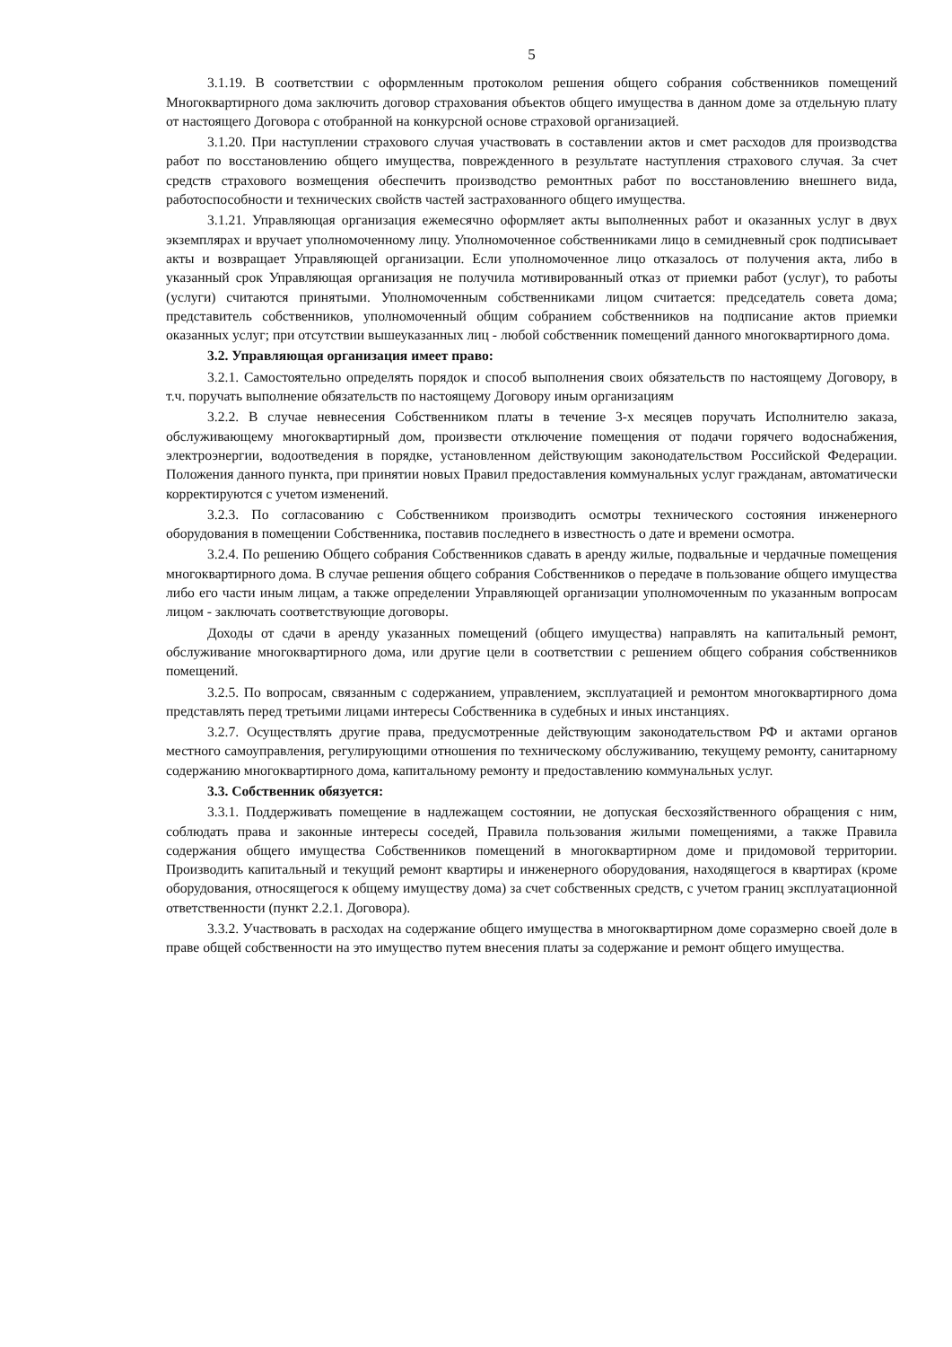5
3.1.19. В соответствии с оформленным протоколом решения общего собрания собственников помещений Многоквартирного дома заключить договор страхования объектов общего имущества в данном доме за отдельную плату от настоящего Договора с отобранной на конкурсной основе страховой организацией.
3.1.20. При наступлении страхового случая участвовать в составлении актов и смет расходов для производства работ по восстановлению общего имущества, поврежденного в результате наступления страхового случая. За счет средств страхового возмещения обеспечить производство ремонтных работ по восстановлению внешнего вида, работоспособности и технических свойств частей застрахованного общего имущества.
3.1.21. Управляющая организация ежемесячно оформляет акты выполненных работ и оказанных услуг в двух экземплярах и вручает уполномоченному лицу. Уполномоченное собственниками лицо в семидневный срок подписывает акты и возвращает Управляющей организации. Если уполномоченное лицо отказалось от получения акта, либо в указанный срок Управляющая организация не получила мотивированный отказ от приемки работ (услуг), то работы (услуги) считаются принятыми. Уполномоченным собственниками лицом считается: председатель совета дома; представитель собственников, уполномоченный общим собранием собственников на подписание актов приемки оказанных услуг; при отсутствии вышеуказанных лиц - любой собственник помещений данного многоквартирного дома.
3.2. Управляющая организация имеет право:
3.2.1. Самостоятельно определять порядок и способ выполнения своих обязательств по настоящему Договору, в т.ч. поручать выполнение обязательств по настоящему Договору иным организациям
3.2.2. В случае невнесения Собственником платы в течение 3-х месяцев поручать Исполнителю заказа, обслуживающему многоквартирный дом, произвести отключение помещения от подачи горячего водоснабжения, электроэнергии, водоотведения в порядке, установленном действующим законодательством Российской Федерации. Положения данного пункта, при принятии новых Правил предоставления коммунальных услуг гражданам, автоматически корректируются с учетом изменений.
3.2.3. По согласованию с Собственником производить осмотры технического состояния инженерного оборудования в помещении Собственника, поставив последнего в известность о дате и времени осмотра.
3.2.4. По решению Общего собрания Собственников сдавать в аренду жилые, подвальные и чердачные помещения многоквартирного дома. В случае решения общего собрания Собственников о передаче в пользование общего имущества либо его части иным лицам, а также определении Управляющей организации уполномоченным по указанным вопросам лицом - заключать соответствующие договоры.
Доходы от сдачи в аренду указанных помещений (общего имущества) направлять на капитальный ремонт, обслуживание многоквартирного дома, или другие цели в соответствии с решением общего собрания собственников помещений.
3.2.5. По вопросам, связанным с содержанием, управлением, эксплуатацией и ремонтом многоквартирного дома представлять перед третьими лицами интересы Собственника в судебных и иных инстанциях.
3.2.7. Осуществлять другие права, предусмотренные действующим законодательством РФ и актами органов местного самоуправления, регулирующими отношения по техническому обслуживанию, текущему ремонту, санитарному содержанию многоквартирного дома, капитальному ремонту и предоставлению коммунальных услуг.
3.3. Собственник обязуется:
3.3.1. Поддерживать помещение в надлежащем состоянии, не допуская бесхозяйственного обращения с ним, соблюдать права и законные интересы соседей, Правила пользования жилыми помещениями, а также Правила содержания общего имущества Собственников помещений в многоквартирном доме и придомовой территории. Производить капитальный и текущий ремонт квартиры и инженерного оборудования, находящегося в квартирах (кроме оборудования, относящегося к общему имуществу дома) за счет собственных средств, с учетом границ эксплуатационной ответственности (пункт 2.2.1. Договора).
3.3.2. Участвовать в расходах на содержание общего имущества в многоквартирном доме соразмерно своей доле в праве общей собственности на это имущество путем внесения платы за содержание и ремонт общего имущества.